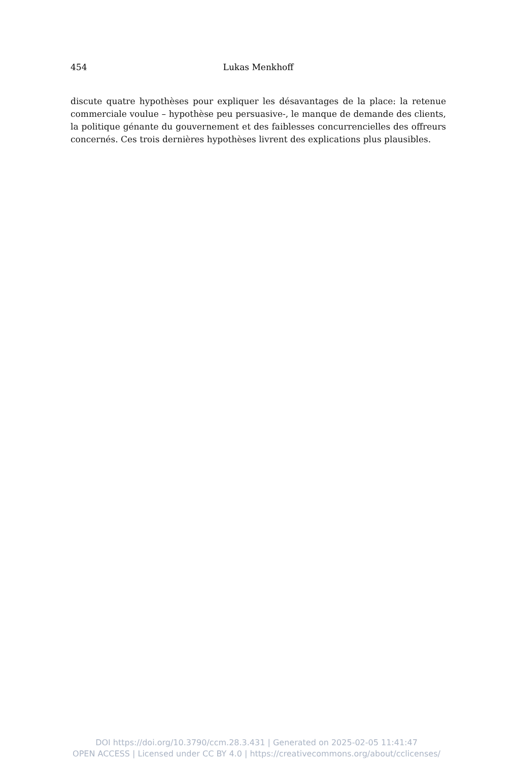454 Lukas Menkhoff
discute quatre hypothèses pour expliquer les désavantages de la place: la retenue commerciale voulue – hypothèse peu persuasive-, le manque de demande des clients, la politique génante du gouvernement et des faiblesses concurrencielles des offreurs concernés. Ces trois dernières hypothèses livrent des explications plus plausibles.
DOI https://doi.org/10.3790/ccm.28.3.431 | Generated on 2025-02-05 11:41:47
OPEN ACCESS | Licensed under CC BY 4.0 | https://creativecommons.org/about/cclicenses/